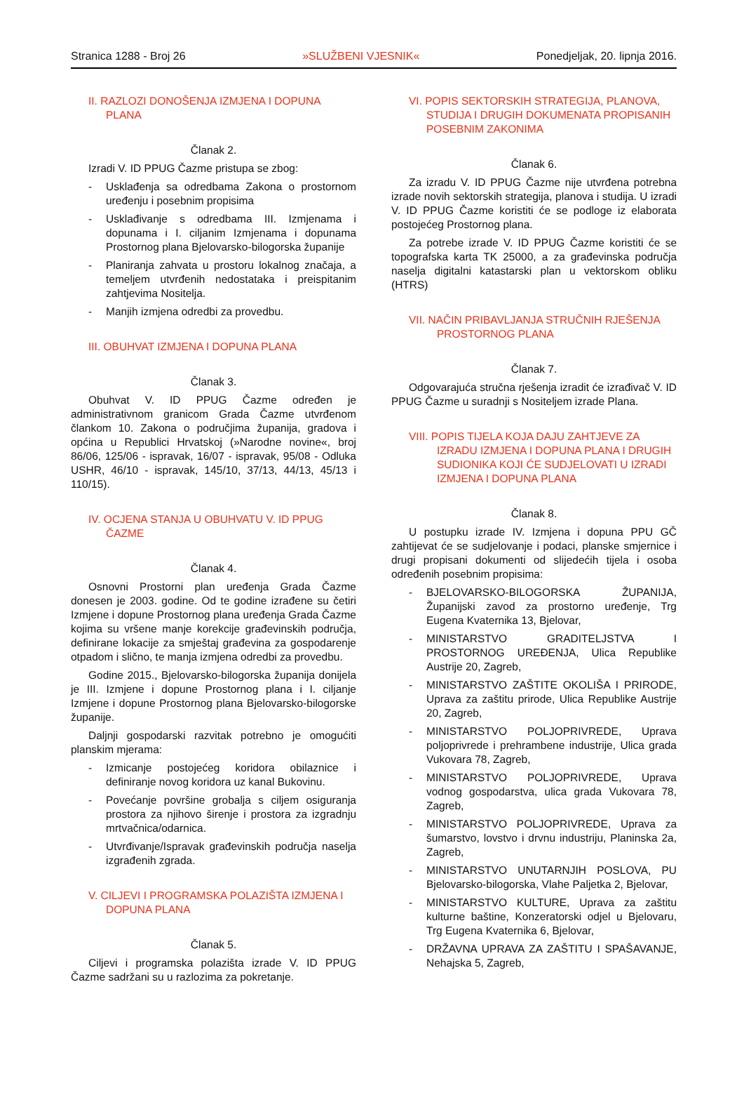Stranica 1288 - Broj 26 »SLUŽBENI VJESNIK« Ponedjeljak, 20. lipnja 2016.
II. RAZLOZI DONOŠENJA IZMJENA I DOPUNA PLANA
Članak 2.
Izradi V. ID PPUG Čazme pristupa se zbog:
- Usklađenja sa odredbama Zakona o prostornom uređenju i posebnim propisima
- Usklađivanje s odredbama III. Izmjenama i dopunama i I. ciljanim Izmjenama i dopunama Prostornog plana Bjelovarsko-bilogorska županije
- Planiranja zahvata u prostoru lokalnog značaja, a temeljem utvrđenih nedostataka i preispitanim zahtjevima Nositelja.
- Manjih izmjena odredbi za provedbu.
III. OBUHVAT IZMJENA I DOPUNA PLANA
Članak 3.
Obuhvat V. ID PPUG Čazme određen je administrativnom granicom Grada Čazme utvrđenom člankom 10. Zakona o područjima županija, gradova i općina u Republici Hrvatskoj (»Narodne novine«, broj 86/06, 125/06 - ispravak, 16/07 - ispravak, 95/08 - Odluka USHR, 46/10 - ispravak, 145/10, 37/13, 44/13, 45/13 i 110/15).
IV. OCJENA STANJA U OBUHVATU V. ID PPUG ČAZME
Članak 4.
Osnovni Prostorni plan uređenja Grada Čazme donesen je 2003. godine. Od te godine izrađene su četiri Izmjene i dopune Prostornog plana uređenja Grada Čazme kojima su vršene manje korekcije građevinskih područja, definirane lokacije za smještaj građevina za gospodarenje otpadom i slično, te manja izmjena odredbi za provedbu.
Godine 2015., Bjelovarsko-bilogorska županija donijela je III. Izmjene i dopune Prostornog plana i I. ciljanje Izmjene i dopune Prostornog plana Bjelovarsko-bilogorske županije.
Daljnji gospodarski razvitak potrebno je omogućiti planskim mjerama:
- Izmicanje postojećeg koridora obilaznice i definiranje novog koridora uz kanal Bukovinu.
- Povećanje površine grobalja s ciljem osiguranja prostora za njihovo širenje i prostora za izgradnju mrtvačnica/odarnica.
- Utvrđivanje/Ispravak građevinskih područja naselja izgrađenih zgrada.
V. CILJEVI I PROGRAMSKA POLAZIŠTA IZMJENA I DOPUNA PLANA
Članak 5.
Ciljevi i programska polazišta izrade V. ID PPUG Čazme sadržani su u razlozima za pokretanje.
VI. POPIS SEKTORSKIH STRATEGIJA, PLANOVA, STUDIJA I DRUGIH DOKUMENATA PROPISANIH POSEBNIM ZAKONIMA
Članak 6.
Za izradu V. ID PPUG Čazme nije utvrđena potrebna izrade novih sektorskih strategija, planova i studija. U izradi V. ID PPUG Čazme koristiti će se podloge iz elaborata postojećeg Prostornog plana.
Za potrebe izrade V. ID PPUG Čazme koristiti će se topografska karta TK 25000, a za građevinska područja naselja digitalni katastarski plan u vektorskom obliku (HTRS)
VII. NAČIN PRIBAVLJANJA STRUČNIH RJEŠENJA PROSTORNOG PLANA
Članak 7.
Odgovarajuća stručna rješenja izradit će izrađivač V. ID PPUG Čazme u suradnji s Nositeljem izrade Plana.
VIII. POPIS TIJELA KOJA DAJU ZAHTJEVE ZA IZRADU IZMJENA I DOPUNA PLANA I DRUGIH SUDIONIKA KOJI ĆE SUDJELOVATI U IZRADI IZMJENA I DOPUNA PLANA
Članak 8.
U postupku izrade IV. Izmjena i dopuna PPU GČ zahtijevat će se sudjelovanje i podaci, planske smjernice i drugi propisani dokumenti od slijedećih tijela i osoba određenih posebnim propisima:
- BJELOVARSKO-BILOGORSKA ŽUPANIJA, Županijski zavod za prostorno uređenje, Trg Eugena Kvaternika 13, Bjelovar,
- MINISTARSTVO GRADITELJSTVA I PROSTORNOG UREĐENJA, Ulica Republike Austrije 20, Zagreb,
- MINISTARSTVO ZAŠTITE OKOLIŠA I PRIRODE, Uprava za zaštitu prirode, Ulica Republike Austrije 20, Zagreb,
- MINISTARSTVO POLJOPRIVREDE, Uprava poljoprivrede i prehrambene industrije, Ulica grada Vukovara 78, Zagreb,
- MINISTARSTVO POLJOPRIVREDE, Uprava vodnog gospodarstva, ulica grada Vukovara 78, Zagreb,
- MINISTARSTVO POLJOPRIVREDE, Uprava za šumarstvo, lovstvo i drvnu industriju, Planinska 2a, Zagreb,
- MINISTARSTVO UNUTARNJIH POSLOVA, PU Bjelovarsko-bilogorska, Vlahe Paljetka 2, Bjelovar,
- MINISTARSTVO KULTURE, Uprava za zaštitu kulturne baštine, Konzeratorski odjel u Bjelovaru, Trg Eugena Kvaternika 6, Bjelovar,
- DRŽAVNA UPRAVA ZA ZAŠTITU I SPAŠAVANJE, Nehajska 5, Zagreb,